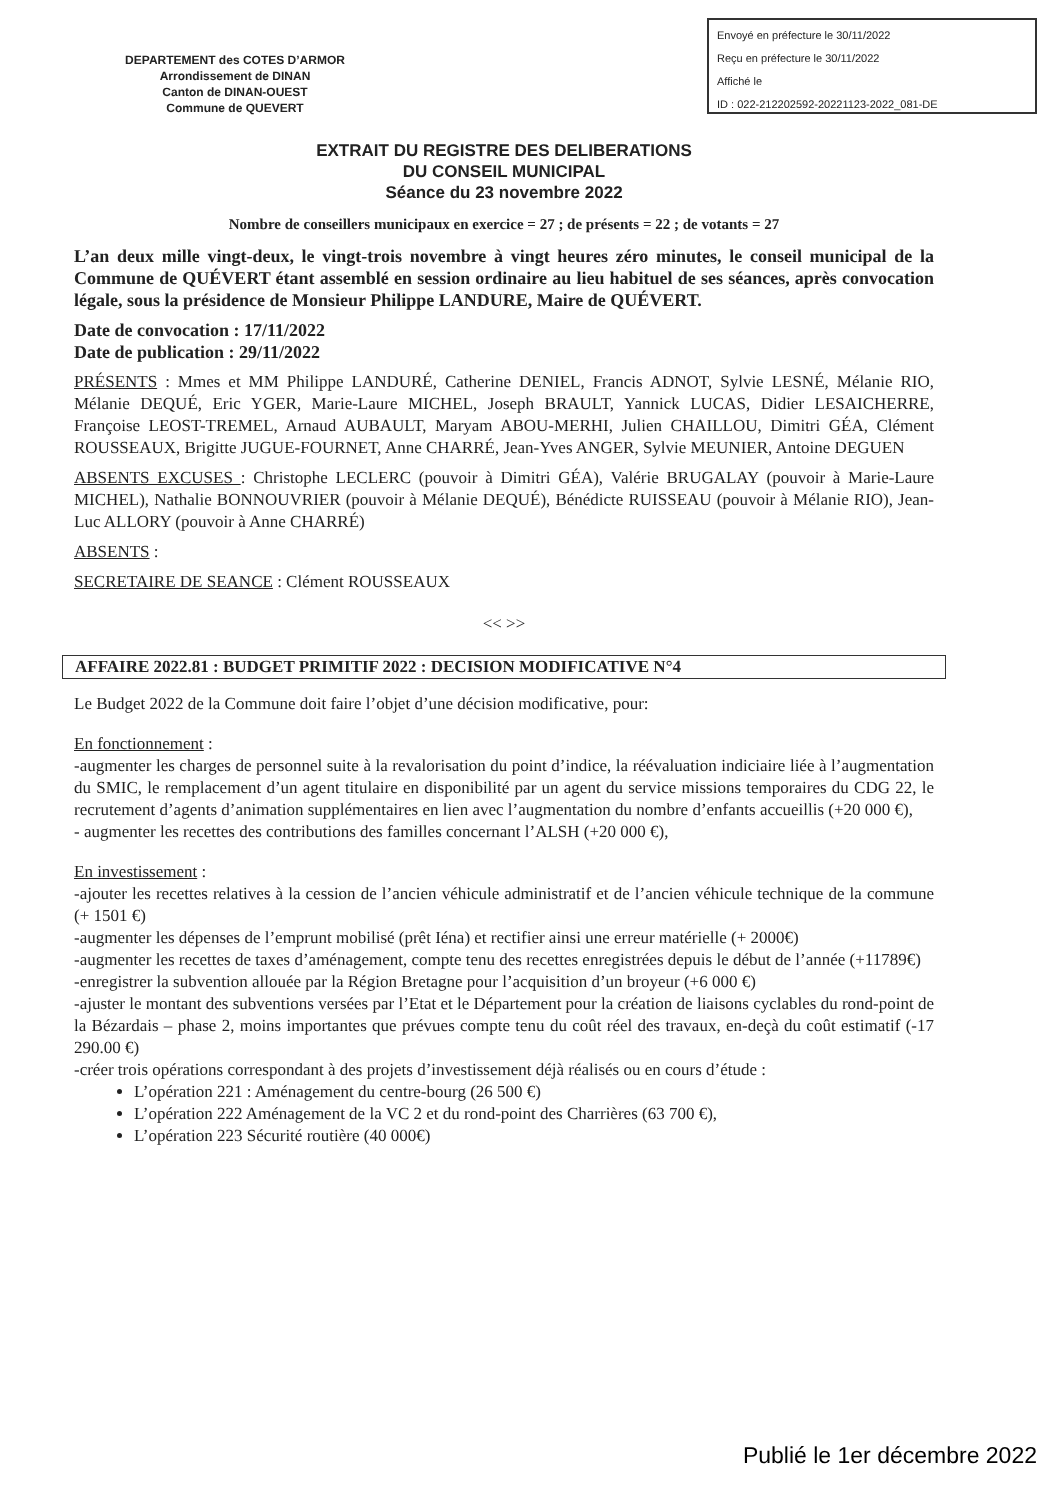Envoyé en préfecture le 30/11/2022
Reçu en préfecture le 30/11/2022
Affiché le
ID : 022-212202592-20221123-2022_081-DE
DEPARTEMENT des COTES D’ARMOR
Arrondissement de DINAN
Canton de DINAN-OUEST
Commune de QUEVERT
EXTRAIT DU REGISTRE DES DELIBERATIONS
DU CONSEIL MUNICIPAL
Séance du 23 novembre 2022
Nombre de conseillers municipaux en exercice = 27 ; de présents = 22 ; de votants = 27
L’an deux mille vingt-deux, le vingt-trois novembre à vingt heures zéro minutes, le conseil municipal de la Commune de QUÉVERT étant assemblé en session ordinaire au lieu habituel de ses séances, après convocation légale, sous la présidence de Monsieur Philippe LANDURE, Maire de QUÉVERT.
Date de convocation : 17/11/2022
Date de publication : 29/11/2022
PRÉSENTS : Mmes et MM Philippe LANDURÉ, Catherine DENIEL, Francis ADNOT, Sylvie LESNÉ, Mélanie RIO, Mélanie DEQUÉ, Eric YGER, Marie-Laure MICHEL, Joseph BRAULT, Yannick LUCAS, Didier LESAICHERRE, Françoise LEOST-TREMEL, Arnaud AUBAULT, Maryam ABOU-MERHI, Julien CHAILLOU, Dimitri GÉA, Clément ROUSSEAUX, Brigitte JUGUE-FOURNET, Anne CHARRÉ, Jean-Yves ANGER, Sylvie MEUNIER, Antoine DEGUEN
ABSENTS EXCUSES : Christophe LECLERC (pouvoir à Dimitri GÉA), Valérie BRUGALAY (pouvoir à Marie-Laure MICHEL), Nathalie BONNOUVRIER (pouvoir à Mélanie DEQUÉ), Bénédicte RUISSEAU (pouvoir à Mélanie RIO), Jean-Luc ALLORY (pouvoir à Anne CHARRÉ)
ABSENTS :
SECRETAIRE DE SEANCE : Clément ROUSSEAUX
<< >>
AFFAIRE 2022.81 : BUDGET PRIMITIF 2022 : DECISION MODIFICATIVE N°4
Le Budget 2022 de la Commune doit faire l’objet d’une décision modificative, pour:
En fonctionnement :
-augmenter les charges de personnel suite à la revalorisation du point d’indice, la réévaluation indiciaire liée à l’augmentation du SMIC, le remplacement d’un agent titulaire en disponibilité par un agent du service missions temporaires du CDG 22, le recrutement d’agents d’animation supplémentaires en lien avec l’augmentation du nombre d’enfants accueillis (+20 000 €),
- augmenter les recettes des contributions des familles concernant l’ALSH (+20 000 €),
En investissement :
-ajouter les recettes relatives à la cession de l’ancien véhicule administratif et de l’ancien véhicule technique de la commune (+ 1501 €)
-augmenter les dépenses de l’emprunt mobilisé (prêt Iéna) et rectifier ainsi une erreur matérielle (+ 2000€)
-augmenter les recettes de taxes d’aménagement, compte tenu des recettes enregistrées depuis le début de l’année (+11789€)
-enregistrer la subvention allouée par la Région Bretagne pour l’acquisition d’un broyeur (+6 000 €)
-ajuster le montant des subventions versées par l’Etat et le Département pour la création de liaisons cyclables du rond-point de la Bézardais – phase 2, moins importantes que prévues compte tenu du coût réel des travaux, en-deçà du coût estimatif (-17 290.00 €)
-créer trois opérations correspondant à des projets d’investissement déjà réalisés ou en cours d’étude :
L’opération 221 : Aménagement du centre-bourg (26 500 €)
L’opération 222 Aménagement de la VC 2 et du rond-point des Charrières (63 700 €),
L’opération 223 Sécurité routière (40 000€)
Publié le 1er décembre 2022